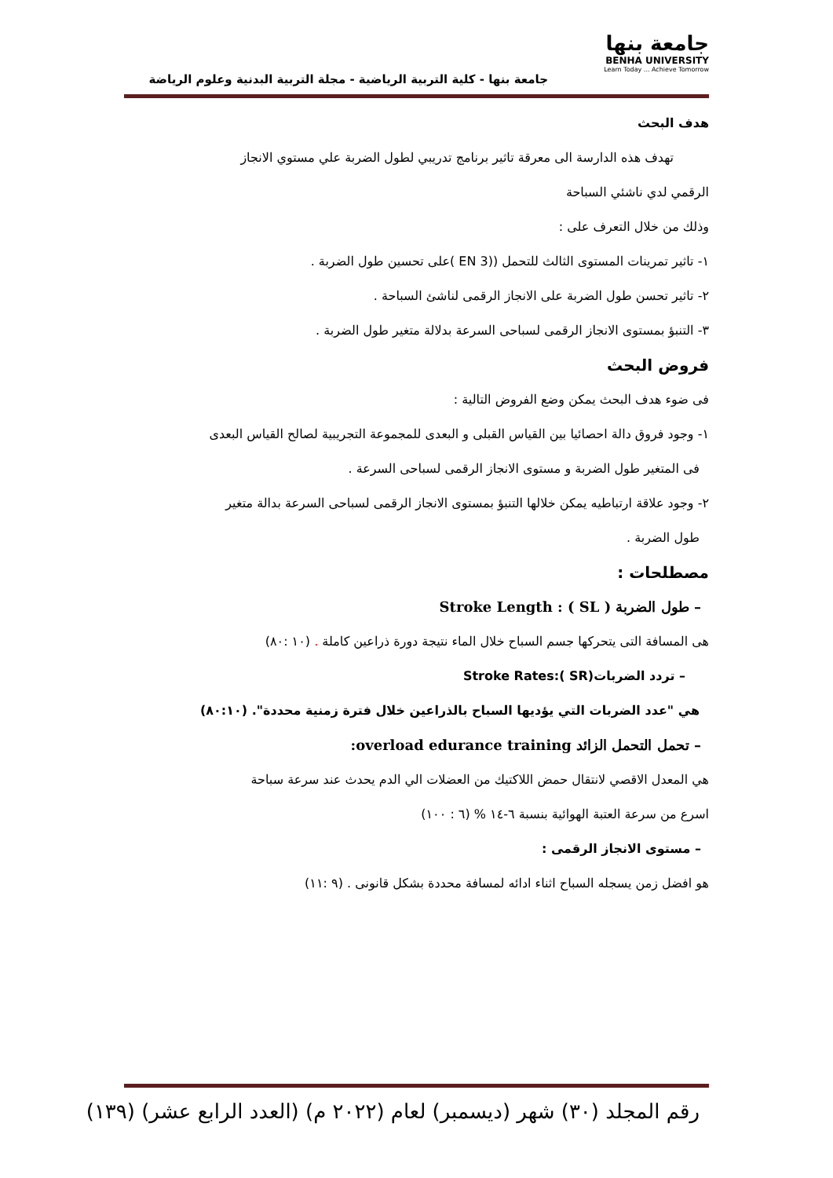جامعة بنها
BENHA UNIVERSITY
Learn Today ... Achieve Tomorrow
جامعة بنها - كلية التربية الرياضية - مجلة التربية البدنية وعلوم الرياضة
هدف البحث
تهدف هذه الدارسة الى معرقة تاثير برنامج تدريبي لطول الضربة علي مستوي الانجاز
الرقمي لدي ناشئي السباحة
وذلك من خلال التعرف على :
١- تاثير تمرينات المستوى الثالث للتحمل ((EN 3 )على تحسين طول الضربة .
٢- تاثير تحسن طول الضربة على الانجاز الرقمى لناشئ السباحة .
٣- التنبؤ بمستوى الانجاز الرقمى لسباحى السرعة بدلالة متغير طول الضربة .
فروض البحث
فى ضوء هدف البحث يمكن وضع الفروض التالية :
١- وجود فروق دالة احصائيا بين القياس القبلى و البعدى للمجموعة التجريبية لصالح القياس البعدى
فى المتغير طول الضربة و مستوى الانجاز الرقمى لسباحى السرعة .
٢- وجود علاقة ارتباطيه يمكن خلالها التنبؤ بمستوى الانجاز الرقمى لسباحى السرعة بدالة متغير
طول الضربة .
مصطلحات :
– طول الضربة ( SL ) : Stroke Length
هى المسافة التى يتحركها جسم السباح خلال الماء نتيجة دورة ذراعين كاملة . (١٠ :٨٠)
– تردد الضربات(SR ):Stroke Rates
هي "عدد الضربات التي يؤديها السباح بالذراعين خلال فترة زمنية محددة". (٨٠:١٠)
– تحمل التحمل الزائد overload edurance training:
هي المعدل الاقصي لانتقال حمض اللاكتيك من العضلات الي الدم يحدث عند سرعة سباحة
اسرع من سرعة العتبة الهوائية بنسبة ٦-١٤ % (٦ : ١٠٠)
– مستوى الانجاز الرقمى :
هو افضل زمن يسجله السباح اثناء ادائه لمسافة محددة بشكل قانونى . (٩ :١١)
رقم المجلد (٣٠) شهر (ديسمبر) لعام (٢٠٢٢ م) (العدد الرابع عشر) (١٣٩)